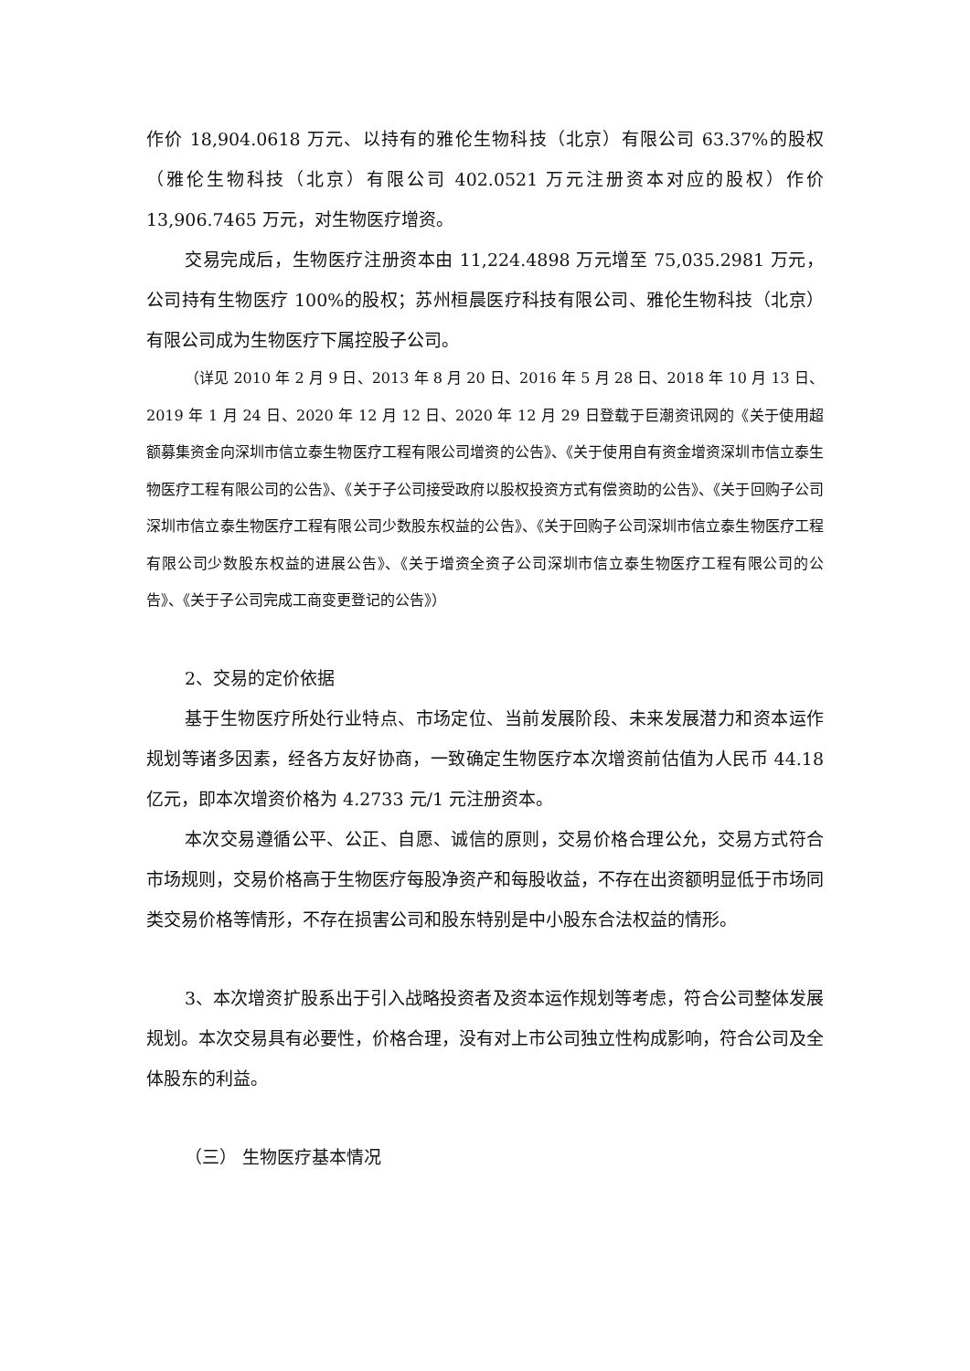作价 18,904.0618 万元、以持有的雅伦生物科技（北京）有限公司 63.37%的股权（雅伦生物科技（北京）有限公司 402.0521 万元注册资本对应的股权）作价 13,906.7465 万元，对生物医疗增资。
交易完成后，生物医疗注册资本由 11,224.4898 万元增至 75,035.2981 万元，公司持有生物医疗 100%的股权；苏州桓晨医疗科技有限公司、雅伦生物科技（北京）有限公司成为生物医疗下属控股子公司。
（详见 2010 年 2 月 9 日、2013 年 8 月 20 日、2016 年 5 月 28 日、2018 年 10 月 13 日、2019 年 1 月 24 日、2020 年 12 月 12 日、2020 年 12 月 29 日登载于巨潮资讯网的《关于使用超额募集资金向深圳市信立泰生物医疗工程有限公司增资的公告》、《关于使用自有资金增资深圳市信立泰生物医疗工程有限公司的公告》、《关于子公司接受政府以股权投资方式有偿资助的公告》、《关于回购子公司深圳市信立泰生物医疗工程有限公司少数股东权益的公告》、《关于回购子公司深圳市信立泰生物医疗工程有限公司少数股东权益的进展公告》、《关于增资全资子公司深圳市信立泰生物医疗工程有限公司的公告》、《关于子公司完成工商变更登记的公告》）
2、交易的定价依据
基于生物医疗所处行业特点、市场定位、当前发展阶段、未来发展潜力和资本运作规划等诸多因素，经各方友好协商，一致确定生物医疗本次增资前估值为人民币 44.18 亿元，即本次增资价格为 4.2733 元/1 元注册资本。
本次交易遵循公平、公正、自愿、诚信的原则，交易价格合理公允，交易方式符合市场规则，交易价格高于生物医疗每股净资产和每股收益，不存在出资额明显低于市场同类交易价格等情形，不存在损害公司和股东特别是中小股东合法权益的情形。
3、本次增资扩股系出于引入战略投资者及资本运作规划等考虑，符合公司整体发展规划。本次交易具有必要性，价格合理，没有对上市公司独立性构成影响，符合公司及全体股东的利益。
（三） 生物医疗基本情况